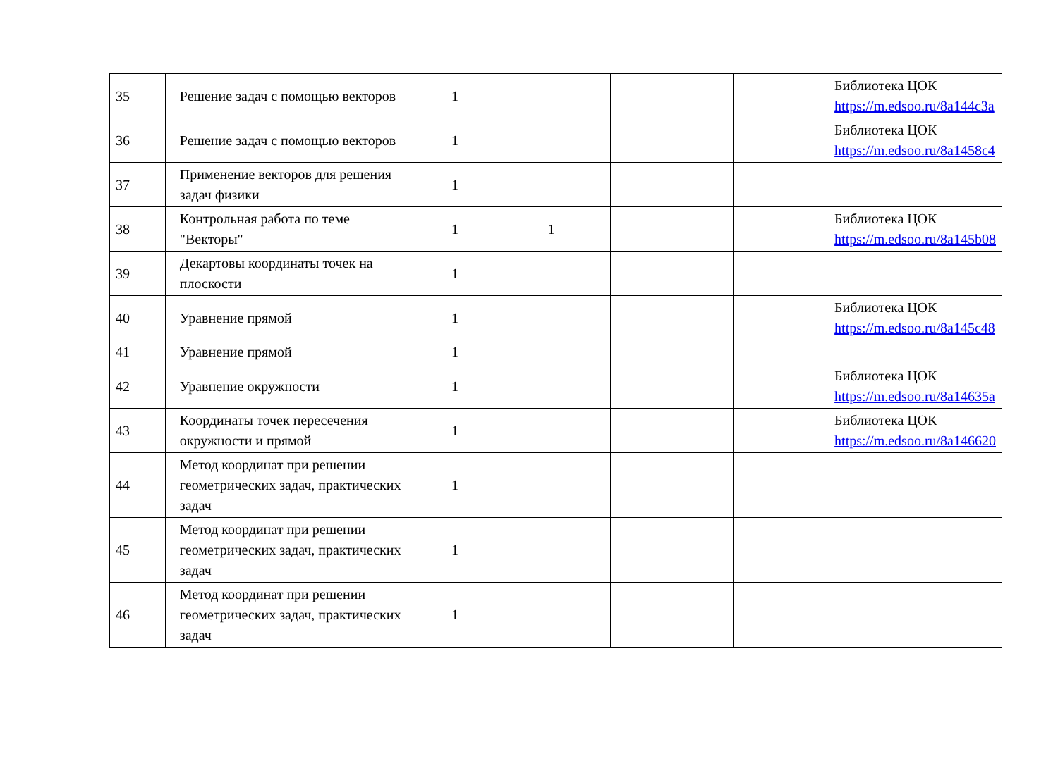| 35 | Решение задач с помощью векторов | 1 | | | | Библиотека ЦОК https://m.edsoo.ru/8a144c3a |
| 36 | Решение задач с помощью векторов | 1 | | | | Библиотека ЦОК https://m.edsoo.ru/8a1458c4 |
| 37 | Применение векторов для решения задач физики | 1 | | | | |
| 38 | Контрольная работа по теме "Векторы" | 1 | 1 | | | Библиотека ЦОК https://m.edsoo.ru/8a145b08 |
| 39 | Декартовы координаты точек на плоскости | 1 | | | | |
| 40 | Уравнение прямой | 1 | | | | Библиотека ЦОК https://m.edsoo.ru/8a145c48 |
| 41 | Уравнение прямой | 1 | | | | |
| 42 | Уравнение окружности | 1 | | | | Библиотека ЦОК https://m.edsoo.ru/8a14635a |
| 43 | Координаты точек пересечения окружности и прямой | 1 | | | | Библиотека ЦОК https://m.edsoo.ru/8a146620 |
| 44 | Метод координат при решении геометрических задач, практических задач | 1 | | | | |
| 45 | Метод координат при решении геометрических задач, практических задач | 1 | | | | |
| 46 | Метод координат при решении геометрических задач, практических задач | 1 | | | | |